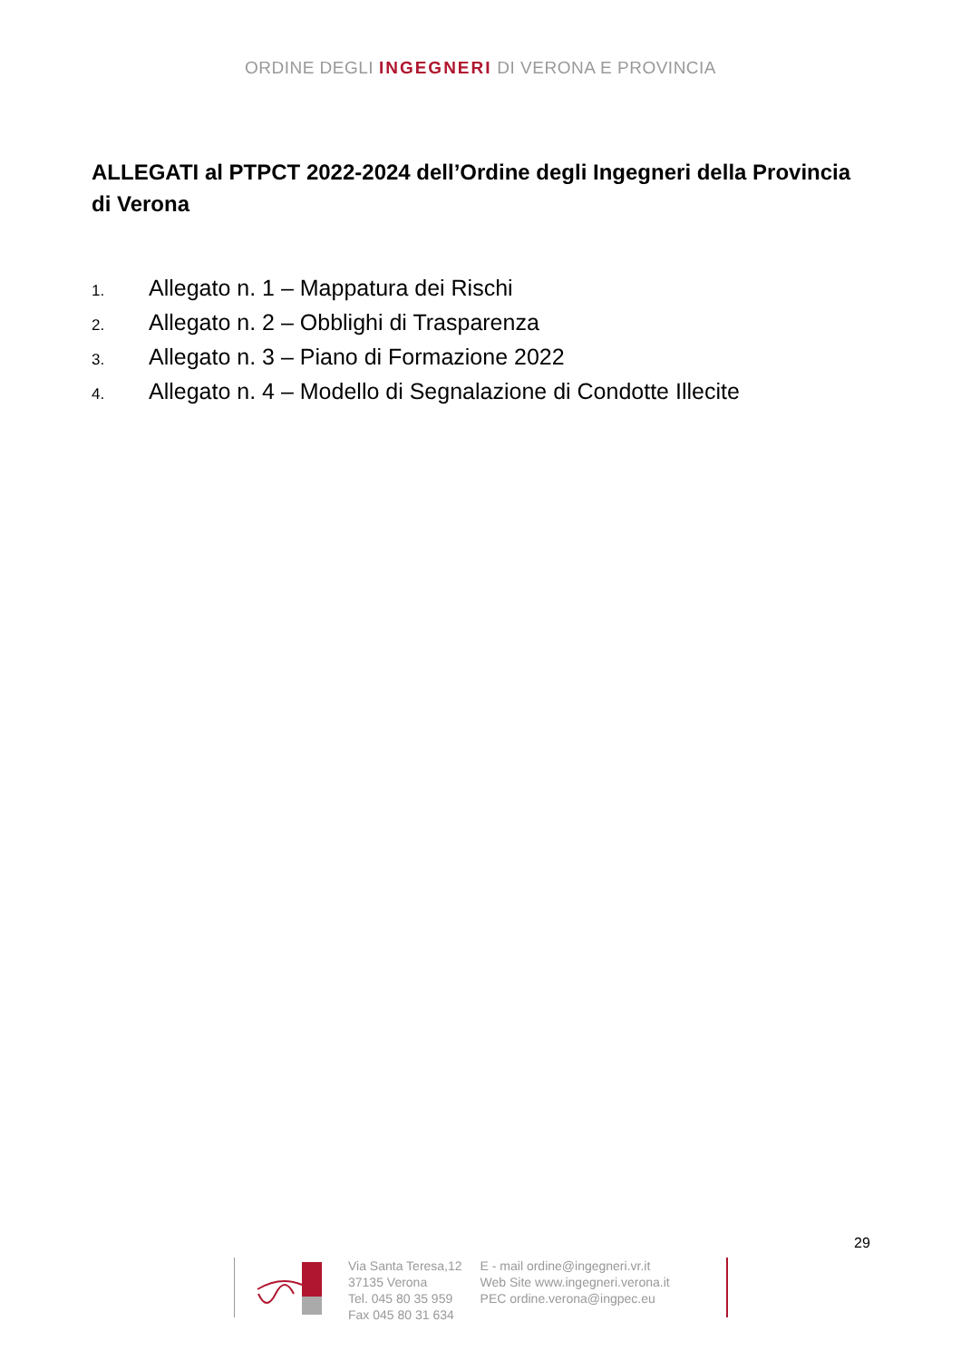ORDINE DEGLI INGEGNERI DI VERONA E PROVINCIA
ALLEGATI al PTPCT 2022-2024 dell’Ordine degli Ingegneri della Provincia di Verona
1. Allegato n. 1 – Mappatura dei Rischi
2. Allegato n. 2 – Obblighi di Trasparenza
3. Allegato n. 3 – Piano di Formazione 2022
4. Allegato n. 4 – Modello di Segnalazione di Condotte Illecite
29
Via Santa Teresa,12
37135 Verona
Tel. 045 80 35 959
Fax 045 80 31 634
E - mail ordine@ingegneri.vr.it
Web Site www.ingegneri.verona.it
PEC ordine.verona@ingpec.eu